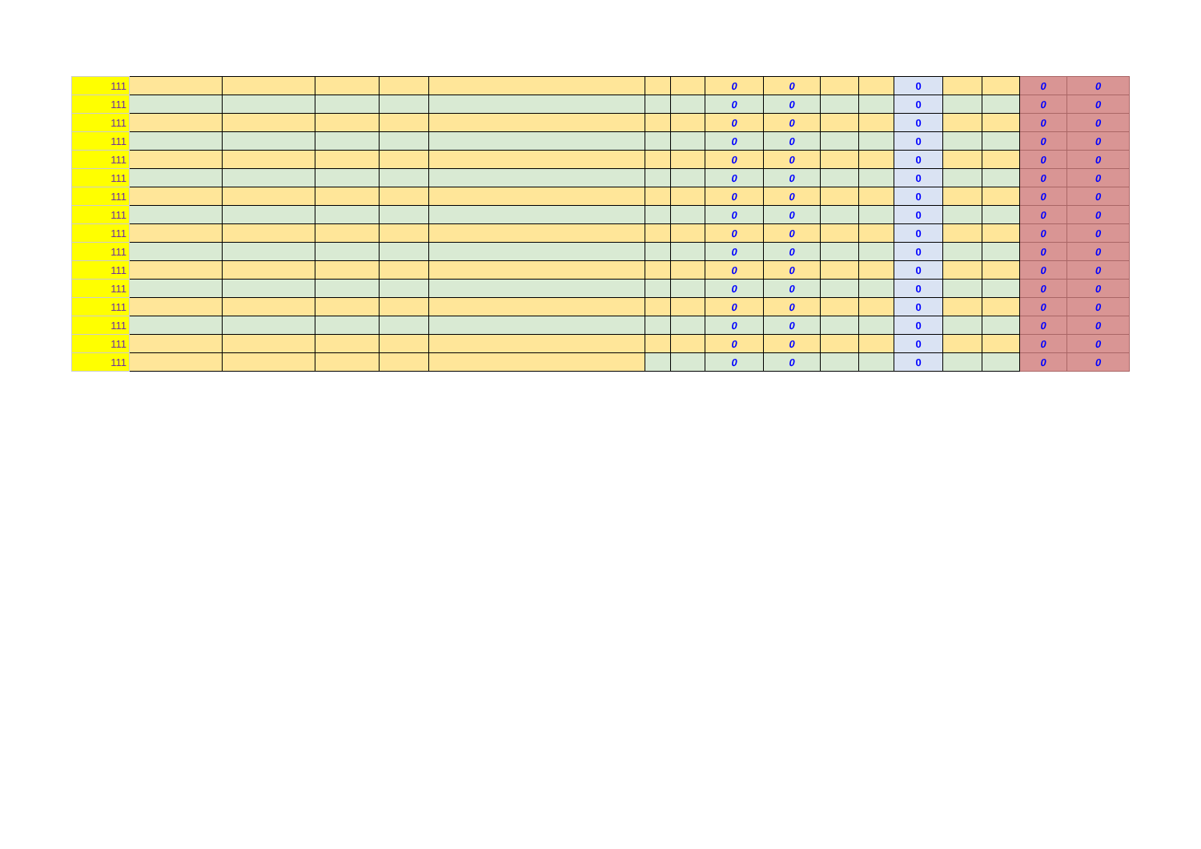| 111 | | | | | | | | 0 | 0 | | | 0 | | | 0 | 0 |
| 111 | | | | | | | | 0 | 0 | | | 0 | | | 0 | 0 |
| 111 | | | | | | | | 0 | 0 | | | 0 | | | 0 | 0 |
| 111 | | | | | | | | 0 | 0 | | | 0 | | | 0 | 0 |
| 111 | | | | | | | | 0 | 0 | | | 0 | | | 0 | 0 |
| 111 | | | | | | | | 0 | 0 | | | 0 | | | 0 | 0 |
| 111 | | | | | | | | 0 | 0 | | | 0 | | | 0 | 0 |
| 111 | | | | | | | | 0 | 0 | | | 0 | | | 0 | 0 |
| 111 | | | | | | | | 0 | 0 | | | 0 | | | 0 | 0 |
| 111 | | | | | | | | 0 | 0 | | | 0 | | | 0 | 0 |
| 111 | | | | | | | | 0 | 0 | | | 0 | | | 0 | 0 |
| 111 | | | | | | | | 0 | 0 | | | 0 | | | 0 | 0 |
| 111 | | | | | | | | 0 | 0 | | | 0 | | | 0 | 0 |
| 111 | | | | | | | | 0 | 0 | | | 0 | | | 0 | 0 |
| 111 | | | | | | | | 0 | 0 | | | 0 | | | 0 | 0 |
| 111 | | | | | | | | 0 | 0 | | | 0 | | | 0 | 0 |